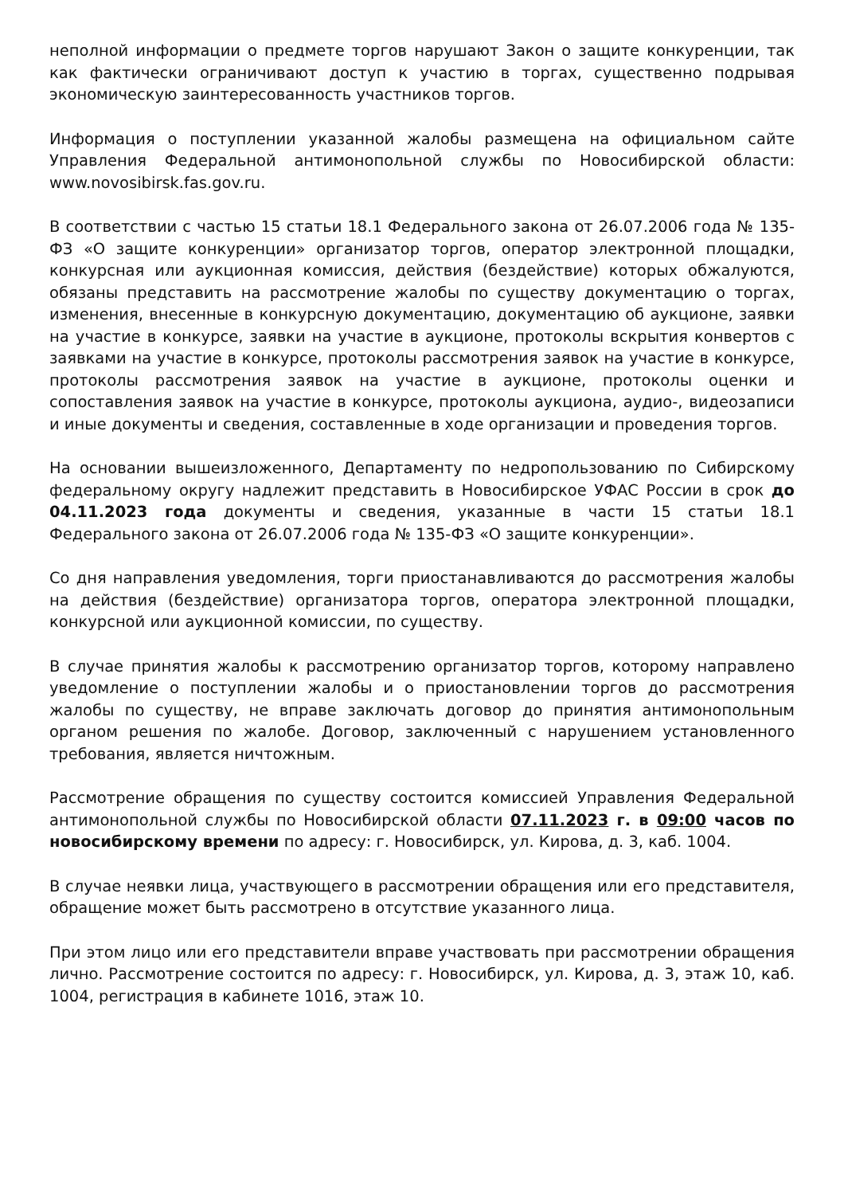неполной информации о предмете торгов нарушают Закон о защите конкуренции, так как фактически ограничивают доступ к участию в торгах, существенно подрывая экономическую заинтересованность участников торгов.
Информация о поступлении указанной жалобы размещена на официальном сайте Управления Федеральной антимонопольной службы по Новосибирской области: www.novosibirsk.fas.gov.ru.
В соответствии с частью 15 статьи 18.1 Федерального закона от 26.07.2006 года № 135-ФЗ «О защите конкуренции» организатор торгов, оператор электронной площадки, конкурсная или аукционная комиссия, действия (бездействие) которых обжалуются, обязаны представить на рассмотрение жалобы по существу документацию о торгах, изменения, внесенные в конкурсную документацию, документацию об аукционе, заявки на участие в конкурсе, заявки на участие в аукционе, протоколы вскрытия конвертов с заявками на участие в конкурсе, протоколы рассмотрения заявок на участие в конкурсе, протоколы рассмотрения заявок на участие в аукционе, протоколы оценки и сопоставления заявок на участие в конкурсе, протоколы аукциона, аудио-, видеозаписи и иные документы и сведения, составленные в ходе организации и проведения торгов.
На основании вышеизложенного, Департаменту по недропользованию по Сибирскому федеральному округу надлежит представить в Новосибирское УФАС России в срок до 04.11.2023 года документы и сведения, указанные в части 15 статьи 18.1 Федерального закона от 26.07.2006 года № 135-ФЗ «О защите конкуренции».
Со дня направления уведомления, торги приостанавливаются до рассмотрения жалобы на действия (бездействие) организатора торгов, оператора электронной площадки, конкурсной или аукционной комиссии, по существу.
В случае принятия жалобы к рассмотрению организатор торгов, которому направлено уведомление о поступлении жалобы и о приостановлении торгов до рассмотрения жалобы по существу, не вправе заключать договор до принятия антимонопольным органом решения по жалобе. Договор, заключенный с нарушением установленного требования, является ничтожным.
Рассмотрение обращения по существу состоится комиссией Управления Федеральной антимонопольной службы по Новосибирской области 07.11.2023 г. в 09:00 часов по новосибирскому времени по адресу: г. Новосибирск, ул. Кирова, д. 3, каб. 1004.
В случае неявки лица, участвующего в рассмотрении обращения или его представителя, обращение может быть рассмотрено в отсутствие указанного лица.
При этом лицо или его представители вправе участвовать при рассмотрении обращения лично. Рассмотрение состоится по адресу: г. Новосибирск, ул. Кирова, д. 3, этаж 10, каб. 1004, регистрация в кабинете 1016, этаж 10.